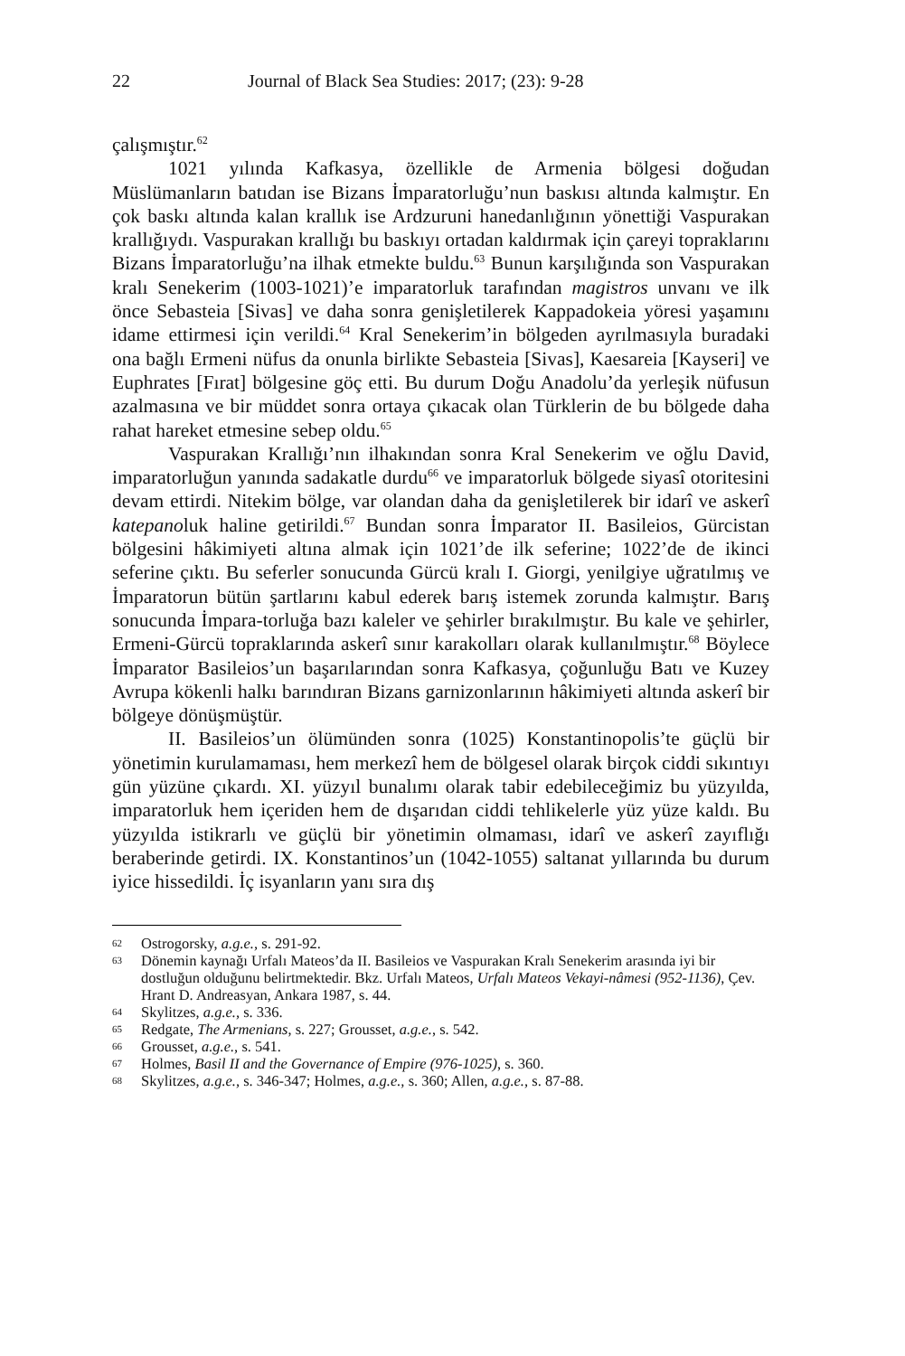22 Journal of Black Sea Studies: 2017; (23): 9-28
çalışmıştır.<sup>62</sup>
1021 yılında Kafkasya, özellikle de Armenia bölgesi doğudan Müslümanların batıdan ise Bizans İmparatorluğu’nun baskısı altında kalmıştır. En çok baskı altında kalan krallık ise Ardzuruni hanedanlığının yönettiği Vaspurakan krallığıydı. Vaspurakan krallığı bu baskıyı ortadan kaldırmak için çareyi topraklarını Bizans İmparatorluğu’na ilhak etmekte buldu.<sup>63</sup> Bunun karşılığında son Vaspurakan kralı Senekerim (1003-1021)’e imparatorluk tarafından magistros unvanı ve ilk önce Sebasteia [Sivas] ve daha sonra genişletilerek Kappadokeia yöresi yaşamını idame ettirmesi için verildi.<sup>64</sup> Kral Senekerim’in bölgeden ayrılmasıyla buradaki ona bağlı Ermeni nüfus da onunla birlikte Sebasteia [Sivas], Kaesareia [Kayseri] ve Euphrates [Fırat] bölgesine göç etti. Bu durum Doğu Anadolu’da yerleşik nüfusun azalmasına ve bir müddet sonra ortaya çıkacak olan Türklerin de bu bölgede daha rahat hareket etmesine sebep oldu.<sup>65</sup>
Vaspurakan Krallığı’nın ilhakından sonra Kral Senekerim ve oğlu David, imparatorluğun yanında sadakatle durdu<sup>66</sup> ve imparatorluk bölgede siyasî otoritesini devam ettirdi. Nitekim bölge, var olandan daha da genişletilerek bir idarî ve askerî katepanoluk haline getirildi.<sup>67</sup> Bundan sonra İmparator II. Basileios, Gürcistan bölgesini hâkimiyeti altına almak için 1021’de ilk seferine; 1022’de de ikinci seferine çıktı. Bu seferler sonucunda Gürcü kralı I. Giorgi, yenilgiye uğratılmış ve İmparatorun bütün şartlarını kabul ederek barış istemek zorunda kalmıştır. Barış sonucunda İmpara-torluğa bazı kaleler ve şehirler bırakılmıştır. Bu kale ve şehirler, Ermeni-Gürcü topraklarında askerî sınır karakolları olarak kullanılmıştır.<sup>68</sup> Böylece İmparator Basileios’un başarılarından sonra Kafkasya, çoğunluğu Batı ve Kuzey Avrupa kökenli halkı barındıran Bizans garnizonlarının hâkimiyeti altında askerî bir bölgeye dönüşmüştür.
II. Basileios’un ölümünden sonra (1025) Konstantinopolis’te güçlü bir yönetimin kurulamaması, hem merkezî hem de bölgesel olarak birçok ciddi sıkıntıyı gün yüzüne çıkardı. XI. yüzyıl bunalımı olarak tabir edebileceğimiz bu yüzyılda, imparatorluk hem içeriden hem de dışarıdan ciddi tehlikelerle yüz yüze kaldı. Bu yüzyılda istikrarlı ve güçlü bir yönetimin olmaması, idarî ve askerî zayıflığı beraberinde getirdi. IX. Konstantinos’un (1042-1055) saltanat yıllarında bu durum iyice hissedildi. İç isyanların yanı sıra dış
62 Ostrogorsky, a.g.e., s. 291-92.
63 Dönemin kaynağı Urfalı Mateos’da II. Basileios ve Vaspurakan Kralı Senekerim arasında iyi bir dostluğun olduğunu belirtmektedir. Bkz. Urfalı Mateos, Urfalı Mateos Vekayi-nâmesi (952-1136), Çev. Hrant D. Andreasyan, Ankara 1987, s. 44.
64 Skylitzes, a.g.e., s. 336.
65 Redgate, The Armenians, s. 227; Grousset, a.g.e., s. 542.
66 Grousset, a.g.e., s. 541.
67 Holmes, Basil II and the Governance of Empire (976-1025), s. 360.
68 Skylitzes, a.g.e., s. 346-347; Holmes, a.g.e., s. 360; Allen, a.g.e., s. 87-88.